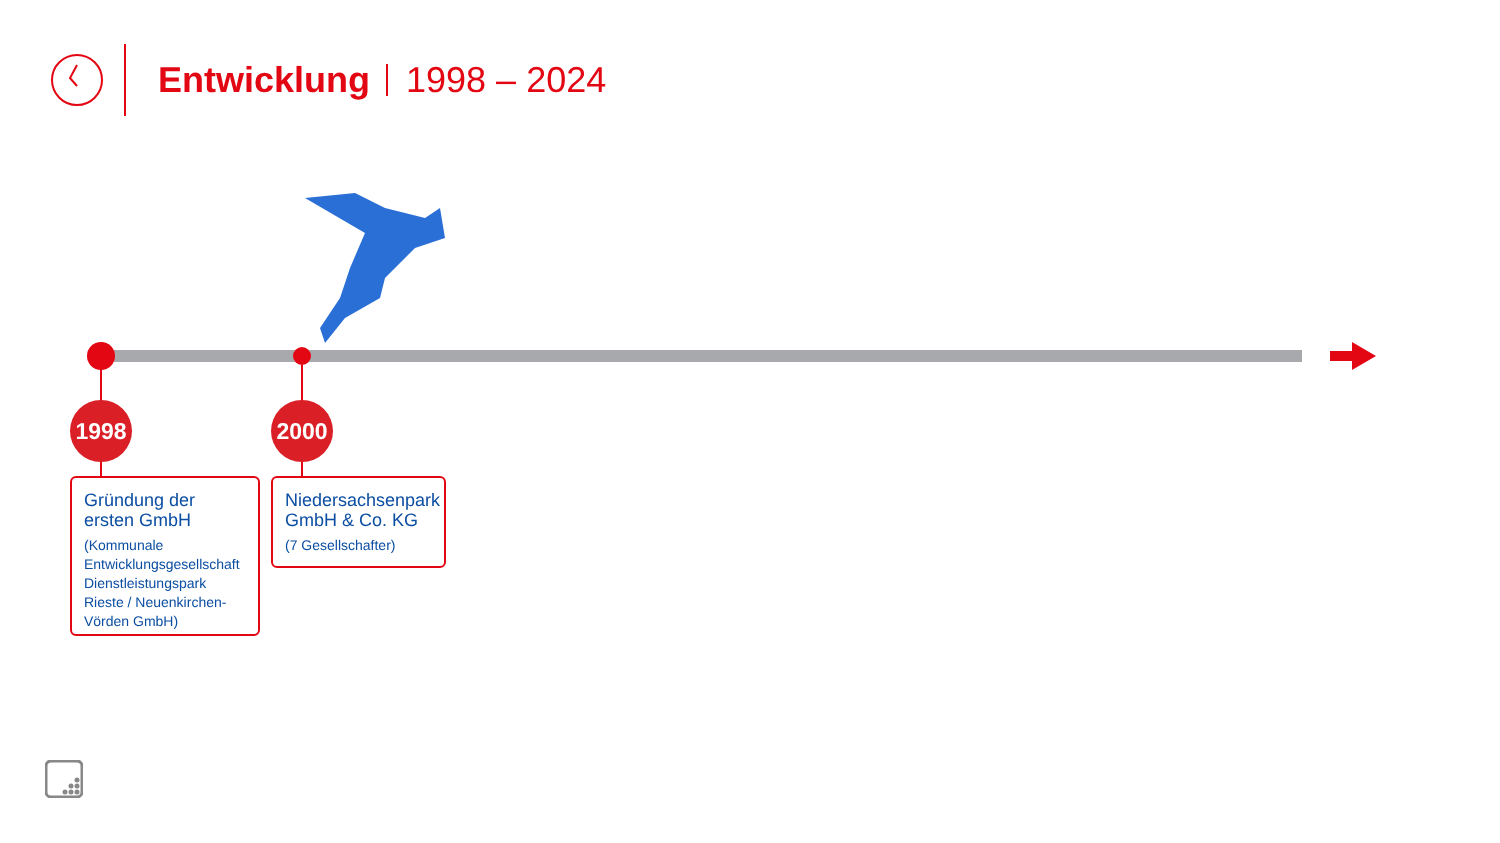Entwicklung
1998 – 2024
1998 2000
Gründung der ersten GmbH
(Kommunale Entwicklungsgesellschaft Dienstleistungspark Rieste / Neuenkirchen-Vörden GmbH)
Niedersachsenpark GmbH & Co. KG
(7 Gesellschafter)